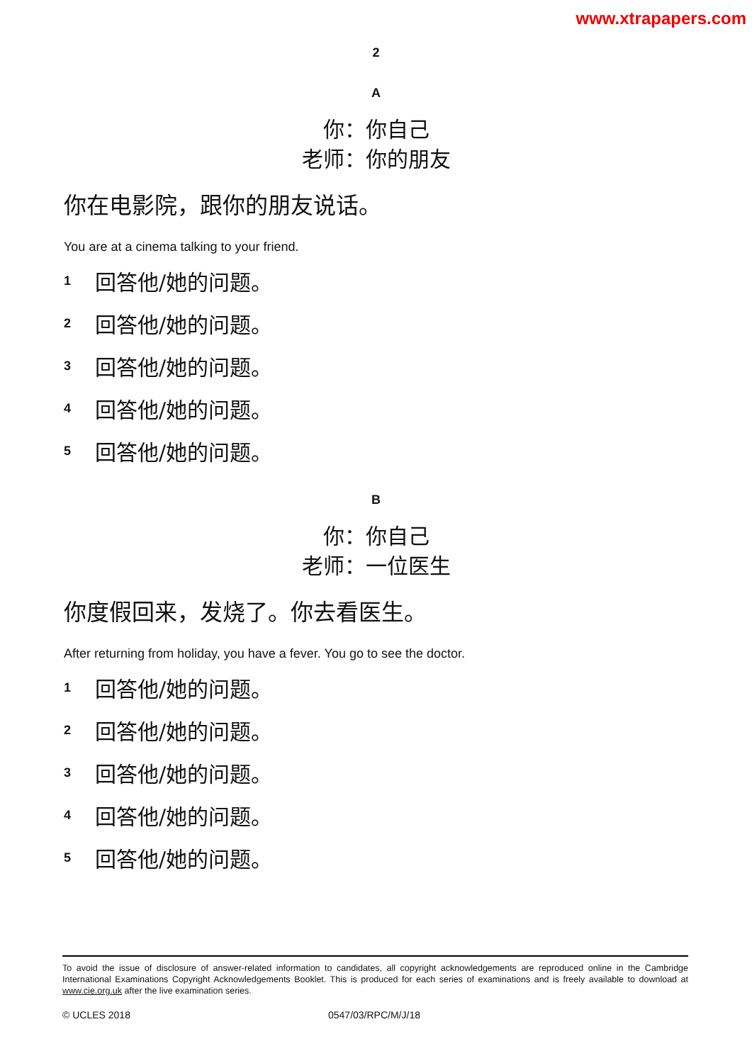www.xtrapapers.com
2
A
你：你自己
老师：你的朋友
你在电影院，跟你的朋友说话。
You are at a cinema talking to your friend.
1 回答他/她的问题。
2 回答他/她的问题。
3 回答他/她的问题。
4 回答他/她的问题。
5 回答他/她的问题。
B
你：你自己
老师：一位医生
你度假回来，发烧了。你去看医生。
After returning from holiday, you have a fever. You go to see the doctor.
1 回答他/她的问题。
2 回答他/她的问题。
3 回答他/她的问题。
4 回答他/她的问题。
5 回答他/她的问题。
To avoid the issue of disclosure of answer-related information to candidates, all copyright acknowledgements are reproduced online in the Cambridge International Examinations Copyright Acknowledgements Booklet. This is produced for each series of examinations and is freely available to download at www.cie.org.uk after the live examination series.
© UCLES 2018 0547/03/RPC/M/J/18